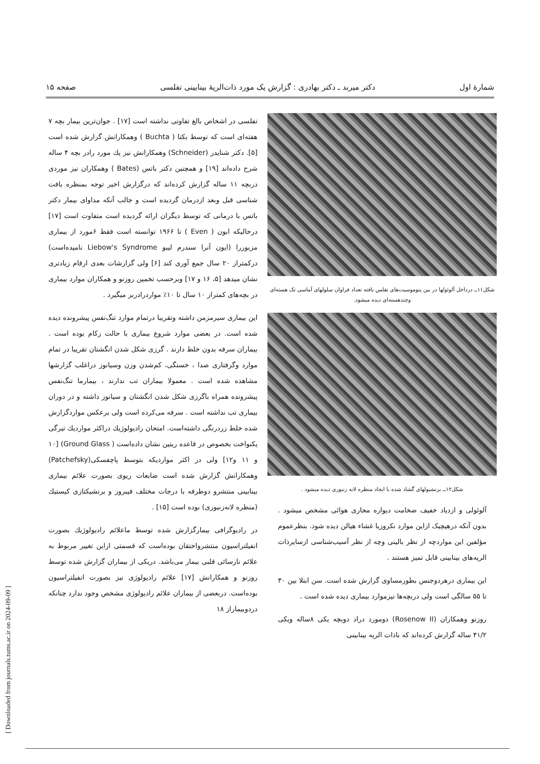[ Downloaded from journals.tums.ac.ir on 2024-09-09 ]
شمارهٔ اول دکتر میربد ـ دکتر بهادری : گزارش یک مورد ذات‌الریهٔ بینابینی تفلسی صفحه ۱۵
شکل۱۱ــ درداخل آلوئولها در بین پنوموسیت‌های تفلس یافته تعداد فراوان سلولهای آماسی تک هسته‌ای وچندهسته‌ای دیده میشود.
شکل۱۲ــ برنشیولهای گشاد شده با ایجاد منظره لانه زنبوری دیده میشود .
آلوئولی و ازدیاد خفیف ضخامت دیواره مجاری هوائی مشخص میشود . بدون آنکه درهیچیک ازاین موارد نکروزیا غشاء هیالن دیده شود. بنظرعموم مؤلفین این مواردچه از نظر بالینی وچه از نظر آسیب‌شناسی ازسایرذات الریه‌های بینابینی قابل تمیز هستند .
این بیماری درهردوجنس بطورمساوی گزارش شده است. سن ابتلا بین ۳۰ تا ۵۵ سالگی است ولی دربچه‌ها نیزموارد بیماری دیده شده است .
روزنو وهمکاران (Rosenow II) دومورد دراد دوبچه یکی ۸ساله ویکی ۴۱/۲ ساله گزارش کرده‌اند که باذات الریه بینابینی
تفلسی در اشخاص بالغ تفاوتی نداشته است [۱۷] . جوان‌ترین بیمار بچه ۷ هفته‌ای است که توسط بکتا ( Buchta ) وهمکارانش گزارش شده است [۵]. دکتر شنایدر (Schneider) وهمکارانش نیز یك مورد رادر بچه ۴ ساله شرح داده‌اند [۱۹] و همچنین دکتر باتس (Bates ) وهمکاران نیز موردی دربچه ۱۱ ساله گزارش کرده‌اند که درگزارش اخیر توجه بمنظره بافت شناسی قبل وبعد ازدرمان گردیده است و جالب آنکه مداوای بیمار دکتر باتس با درمانی که توسط دیگران ارائه گردیده است متفاوت است [۱۷] درحالیکه ایون ( Even ) تا ۱۹۶۶ توانسته است فقط ۶مورد از بیماری مزبوررا (ایون آنرا سندرم لیبو Liebow's Syndrome نامیده‌است) درکمتراز ۲۰ سال جمع آوری کند [۶] ولی گزارشات بعدی ارقام زیادتری نشان میدهد [۵، ۱۶ و ۱۷] وبرحسب تخمین روزنو و همکاران موارد بیماری در بچه‌های کمتراز ۱۰ سال تا ۱۰٪ مواردرادربر میگیرد .
این بیماری سیرمزمن داشته وتقریبا درتمام موارد تنگ‌نفس پیشرونده دیده شده است. در بعضی موارد شروع بیماری با حالت زکام بوده است . بیماران سرفه بدون خلط دارند . گرزی شکل شدن انگشتان تقریبا در تمام موارد وگرفتاری صدا ، خستگی، کم‌شدن وزن وسیانوز دراغلب گزارشها مشاهده شده است . معمولا بیماران تب ندارند ، بیمارما تنگ‌نفس پیشرونده همراه باگرزی شکل شدن انگشتان و سیانوز داشته و در دوران بیماری تب نداشته است . سرفه می‌کرده است ولی برعکس مواردگزارش شده خلط زردرنگی داشته‌است. امتحان رادیولوژیك دراکثر مواردیك تیرگی یکنواخت بخصوص در قاعده ریتین نشان داده‌است ( Ground Glass) [۱۰ و ۱۱ و۱۲] ولی در اکثر مواردیکه بتوسط پاچفسکی(Patchefsky) وهمکارانش گزارش شده است ضایعات ریوی بصورت علائم بیماری بینابینی منتشرو دوطرفه با درجات مختلف فیبروز و برنشیکتازی کیستیك (منظره لانه‌زنبوری) بوده است [۱۵] .
در رادیوگرافی بیمارگزارش شده توسط ماعلائم رادیولوژیك بصورت انفیلتراسیون منتشرواحتقان بوده‌است که قسمتی ازاین تغییر مربوط به علائم نارسائی قلبی بیمار می‌باشد. دریکی از بیماران گزارش شده توسط روزنو و همکارانش [۱۷] علائم رادیولوژی نیز بصورت انفیلتراسیون بوده‌است. دربعضی از بیماران علائم رادیولوژی مشخص وجود ندارد چنانکه دردوبیماراز ۱۸